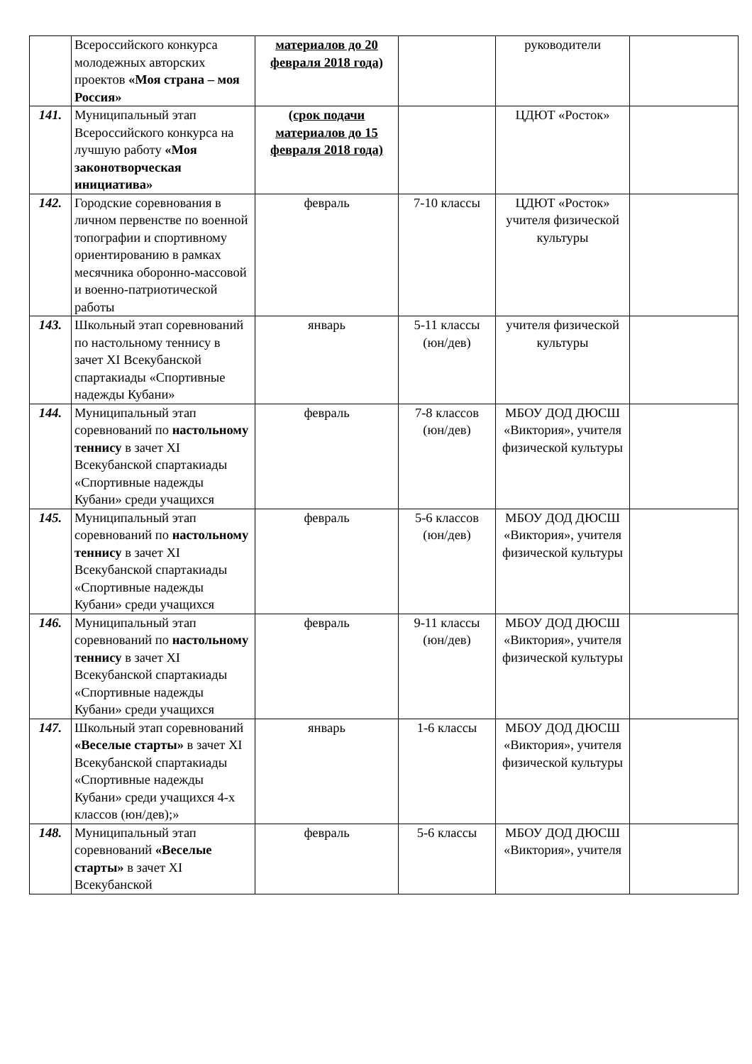| | Всероссийского конкурса молодежных авторских проектов «Моя страна – моя Россия» | материалов до 20 февраля 2018 года) | | руководители | |
| 141. | Муниципальный этап Всероссийского конкурса на лучшую работу «Моя законотворческая инициатива» | (срок подачи материалов до 15 февраля 2018 года) | | ЦДЮТ «Росток» | |
| 142. | Городские соревнования в личном первенстве по военной топографии и спортивному ориентированию в рамках месячника оборонно-массовой и военно-патриотической работы | февраль | 7-10 классы | ЦДЮТ «Росток» учителя физической культуры | |
| 143. | Школьный этап соревнований по настольному теннису в зачет XI Всекубанской спартакиады «Спортивные надежды Кубани» | январь | 5-11 классы (юн/дев) | учителя физической культуры | |
| 144. | Муниципальный этап соревнований по настольному теннису в зачет XI Всекубанской спартакиады «Спортивные надежды Кубани» среди учащихся | февраль | 7-8 классов (юн/дев) | МБОУ ДОД ДЮСШ «Виктория», учителя физической культуры | |
| 145. | Муниципальный этап соревнований по настольному теннису в зачет XI Всекубанской спартакиады «Спортивные надежды Кубани» среди учащихся | февраль | 5-6 классов (юн/дев) | МБОУ ДОД ДЮСШ «Виктория», учителя физической культуры | |
| 146. | Муниципальный этап соревнований по настольному теннису в зачет XI Всекубанской спартакиады «Спортивные надежды Кубани» среди учащихся | февраль | 9-11 классы (юн/дев) | МБОУ ДОД ДЮСШ «Виктория», учителя физической культуры | |
| 147. | Школьный этап соревнований «Веселые старты» в зачет XI Всекубанской спартакиады «Спортивные надежды Кубани» среди учащихся 4-х классов (юн/дев);» | январь | 1-6 классы | МБОУ ДОД ДЮСШ «Виктория», учителя физической культуры | |
| 148. | Муниципальный этап соревнований «Веселые старты» в зачет XI Всекубанской | февраль | 5-6 классы | МБОУ ДОД ДЮСШ «Виктория», учителя | |